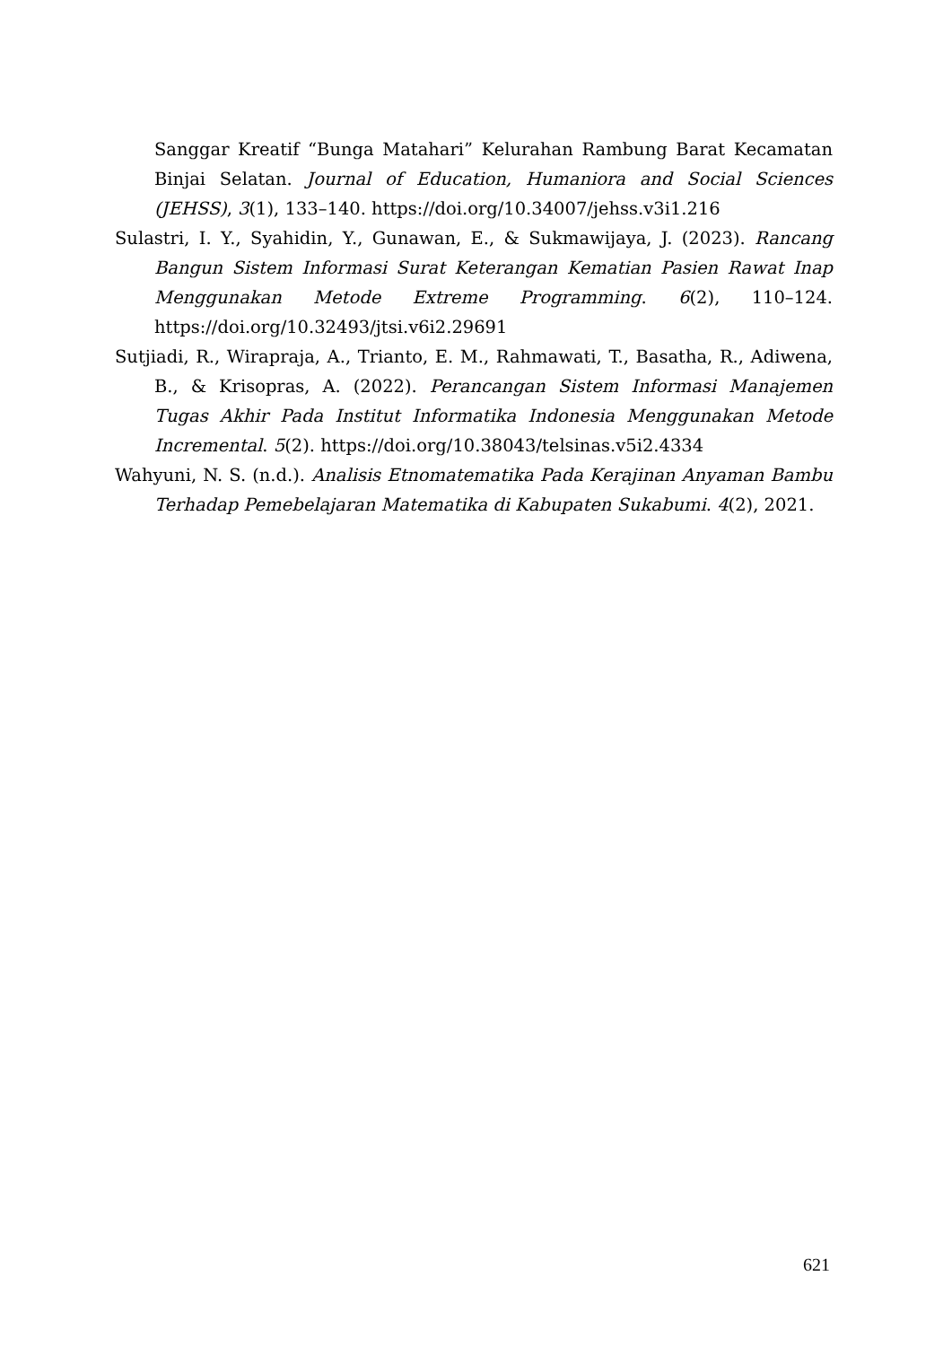Sanggar Kreatif “Bunga Matahari” Kelurahan Rambung Barat Kecamatan Binjai Selatan. Journal of Education, Humaniora and Social Sciences (JEHSS), 3(1), 133–140. https://doi.org/10.34007/jehss.v3i1.216
Sulastri, I. Y., Syahidin, Y., Gunawan, E., & Sukmawijaya, J. (2023). Rancang Bangun Sistem Informasi Surat Keterangan Kematian Pasien Rawat Inap Menggunakan Metode Extreme Programming. 6(2), 110–124. https://doi.org/10.32493/jtsi.v6i2.29691
Sutjiadi, R., Wirapraja, A., Trianto, E. M., Rahmawati, T., Basatha, R., Adiwena, B., & Krisopras, A. (2022). Perancangan Sistem Informasi Manajemen Tugas Akhir Pada Institut Informatika Indonesia Menggunakan Metode Incremental. 5(2). https://doi.org/10.38043/telsinas.v5i2.4334
Wahyuni, N. S. (n.d.). Analisis Etnomatematika Pada Kerajinan Anyaman Bambu Terhadap Pemebelajaran Matematika di Kabupaten Sukabumi. 4(2), 2021.
621